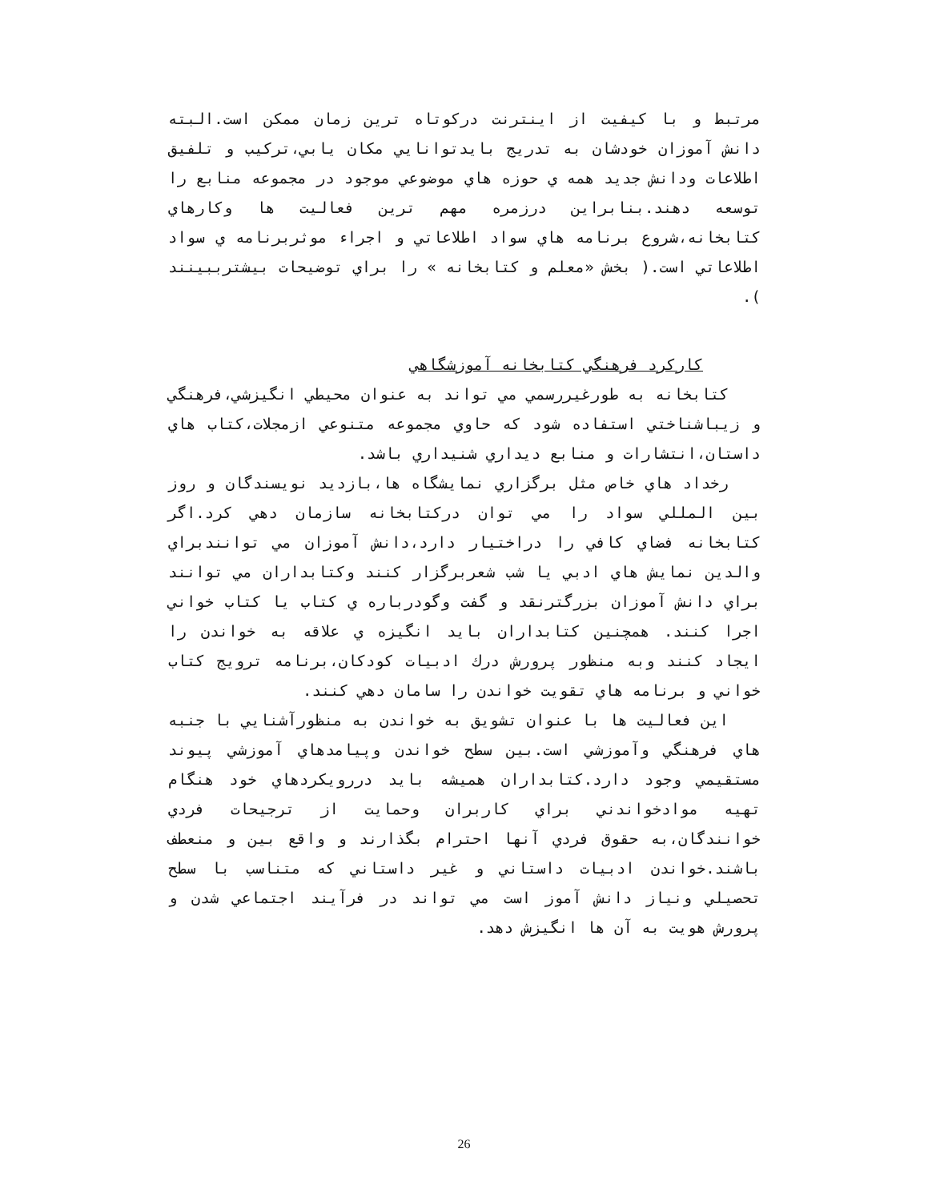مرتبط و با كيفيت از اينترنت دركوتاه ترين زمان ممكن است.البته دانش آموزان خودشان به تدريج بايدتوانايي مكان يابي،تركيب و تلفيق اطلاعات ودانش جديد همه ي حوزه هاي موضوعي موجود در مجموعه منابع را توسعه دهند.بنابراين درزمره مهم ترين فعاليت ها وكارهاي كتابخانه،شروع برنامه هاي سواد اطلاعاتي و اجراء موثربرنامه ي سواد اطلاعاتي است.( بخش «معلم و كتابخانه » را براي توضيحات بيشترببينند ).
كاركرد فرهنگي كتابخانه آموزشگاهي
كتابخانه به طورغيررسمي مي تواند به عنوان محيطي انگيزشي،فرهنگي و زيباشناختي استفاده شود كه حاوي مجموعه متنوعي ازمجلات،كتاب هاي داستان،انتشارات و منابع ديداري شنيداري باشد.
رخداد هاي خاص مثل برگزاري نمايشگاه ها،بازديد نويسندگان و روز بين المللي سواد را مي توان دركتابخانه سازمان دهي كرد.اگر كتابخانه فضاي كافي را دراختيار دارد،دانش آموزان مي توانندبراي والدين نمايش هاي ادبي يا شب شعربرگزار كنند وكتابداران مي توانند براي دانش آموزان بزرگترنقد و گفت وگودرباره ي كتاب يا كتاب خواني اجرا كنند. همچنين كتابداران بايد انگيزه ي علاقه به خواندن را ايجاد كنند وبه منظور پرورش درك ادبيات كودكان،برنامه ترويج كتاب خواني و برنامه هاي تقويت خواندن را سامان دهي كنند.
اين فعاليت ها با عنوان تشويق به خواندن به منظورآشنايي با جنبه هاي فرهنگي وآموزشي است.بين سطح خواندن وپيامدهاي آموزشي پيوند مستقيمي وجود دارد.كتابداران هميشه بايد دررويكردهاي خود هنگام تهيه موادخواندني براي كاربران وحمايت از ترجيحات فردي خوانندگان،به حقوق فردي آنها احترام بگذارند و واقع بين و منعطف باشند.خواندن ادبيات داستاني و غير داستاني كه متناسب با سطح تحصيلي ونياز دانش آموز است مي تواند در فرآيند اجتماعي شدن و پرورش هويت به آن ها انگيزش دهد.
26